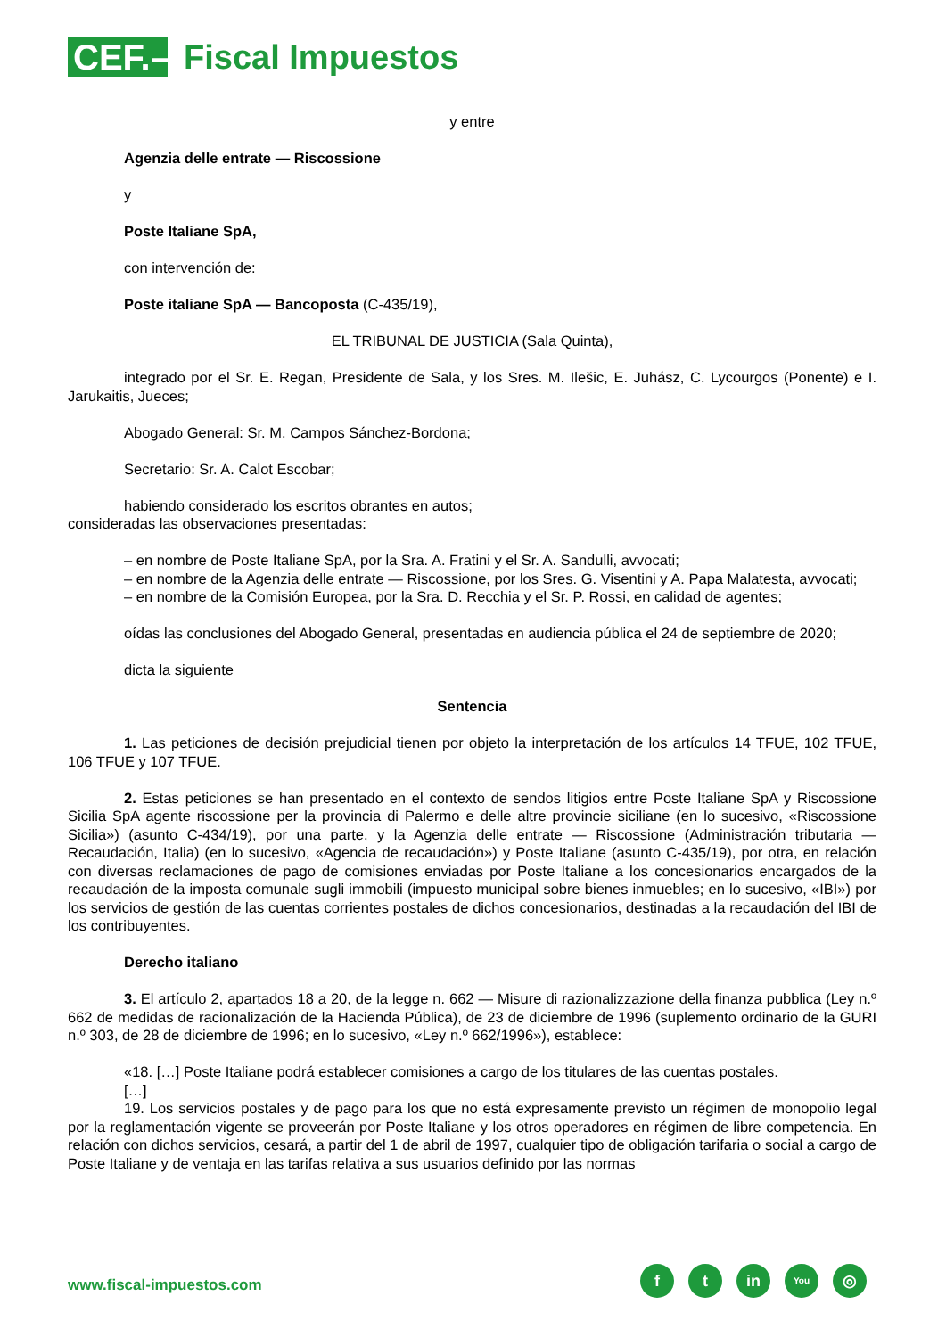CEF.–
Fiscal Impuestos
y entre
Agenzia delle entrate — Riscossione
y
Poste Italiane SpA,
con intervención de:
Poste italiane SpA — Bancoposta (C-435/19),
EL TRIBUNAL DE JUSTICIA (Sala Quinta),
integrado por el Sr. E. Regan, Presidente de Sala, y los Sres. M. Ilešic, E. Juhász, C. Lycourgos (Ponente) e I. Jarukaitis, Jueces;
Abogado General: Sr. M. Campos Sánchez-Bordona;
Secretario: Sr. A. Calot Escobar;
habiendo considerado los escritos obrantes en autos;
consideradas las observaciones presentadas:
– en nombre de Poste Italiane SpA, por la Sra. A. Fratini y el Sr. A. Sandulli, avvocati;
– en nombre de la Agenzia delle entrate — Riscossione, por los Sres. G. Visentini y A. Papa Malatesta, avvocati;
– en nombre de la Comisión Europea, por la Sra. D. Recchia y el Sr. P. Rossi, en calidad de agentes;
oídas las conclusiones del Abogado General, presentadas en audiencia pública el 24 de septiembre de 2020;
dicta la siguiente
Sentencia
1. Las peticiones de decisión prejudicial tienen por objeto la interpretación de los artículos 14 TFUE, 102 TFUE, 106 TFUE y 107 TFUE.
2. Estas peticiones se han presentado en el contexto de sendos litigios entre Poste Italiane SpA y Riscossione Sicilia SpA agente riscossione per la provincia di Palermo e delle altre provincie siciliane (en lo sucesivo, «Riscossione Sicilia») (asunto C-434/19), por una parte, y la Agenzia delle entrate — Riscossione (Administración tributaria — Recaudación, Italia) (en lo sucesivo, «Agencia de recaudación») y Poste Italiane (asunto C-435/19), por otra, en relación con diversas reclamaciones de pago de comisiones enviadas por Poste Italiane a los concesionarios encargados de la recaudación de la imposta comunale sugli immobili (impuesto municipal sobre bienes inmuebles; en lo sucesivo, «IBI») por los servicios de gestión de las cuentas corrientes postales de dichos concesionarios, destinadas a la recaudación del IBI de los contribuyentes.
Derecho italiano
3. El artículo 2, apartados 18 a 20, de la legge n. 662 — Misure di razionalizzazione della finanza pubblica (Ley n.º 662 de medidas de racionalización de la Hacienda Pública), de 23 de diciembre de 1996 (suplemento ordinario de la GURI n.º 303, de 28 de diciembre de 1996; en lo sucesivo, «Ley n.º 662/1996»), establece:
«18. […] Poste Italiane podrá establecer comisiones a cargo de los titulares de las cuentas postales.
[…]
19. Los servicios postales y de pago para los que no está expresamente previsto un régimen de monopolio legal por la reglamentación vigente se proveerán por Poste Italiane y los otros operadores en régimen de libre competencia. En relación con dichos servicios, cesará, a partir del 1 de abril de 1997, cualquier tipo de obligación tarifaria o social a cargo de Poste Italiane y de ventaja en las tarifas relativa a sus usuarios definido por las normas
www.fiscal-impuestos.com
ft in You ◎